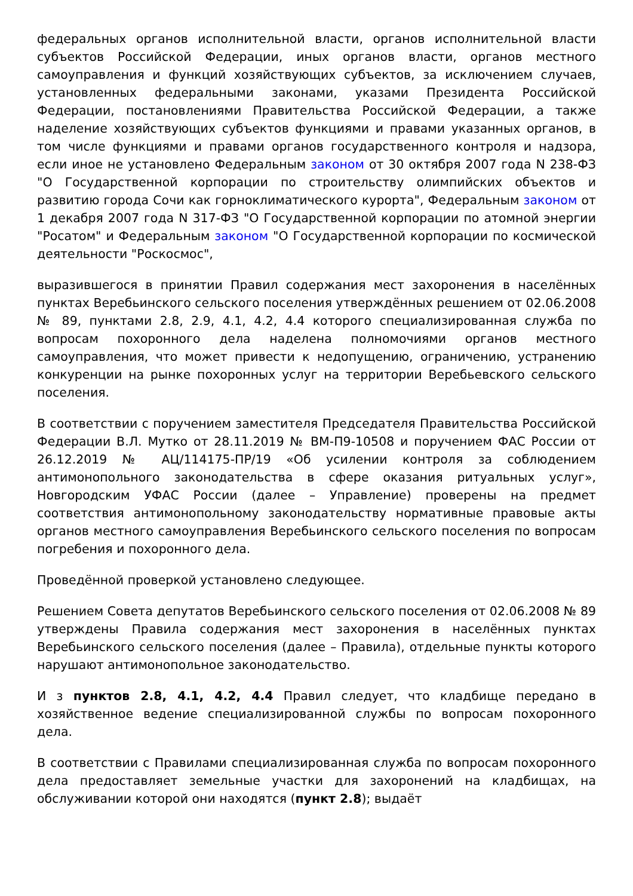федеральных органов исполнительной власти, органов исполнительной власти субъектов Российской Федерации, иных органов власти, органов местного самоуправления и функций хозяйствующих субъектов, за исключением случаев, установленных федеральными законами, указами Президента Российской Федерации, постановлениями Правительства Российской Федерации, а также наделение хозяйствующих субъектов функциями и правами указанных органов, в том числе функциями и правами органов государственного контроля и надзора, если иное не установлено Федеральным законом от 30 октября 2007 года N 238-ФЗ "О Государственной корпорации по строительству олимпийских объектов и развитию города Сочи как горноклиматического курорта", Федеральным законом от 1 декабря 2007 года N 317-ФЗ "О Государственной корпорации по атомной энергии "Росатом" и Федеральным законом "О Государственной корпорации по космической деятельности "Роскосмос",
выразившегося в принятии Правил содержания мест захоронения в населённых пунктах Веребьинского сельского поселения утверждённых решением от 02.06.2008 № 89, пунктами 2.8, 2.9, 4.1, 4.2, 4.4 которого специализированная служба по вопросам похоронного дела наделена полномочиями органов местного самоуправления, что может привести к недопущению, ограничению, устранению конкуренции на рынке похоронных услуг на территории Веребьевского сельского поселения.
В соответствии с поручением заместителя Председателя Правительства Российской Федерации В.Л. Мутко от 28.11.2019 № ВМ-П9-10508 и поручением ФАС России от 26.12.2019 № АЦ/114175-ПР/19 «Об усилении контроля за соблюдением антимонопольного законодательства в сфере оказания ритуальных услуг», Новгородским УФАС России (далее – Управление) проверены на предмет соответствия антимонопольному законодательству нормативные правовые акты органов местного самоуправления Веребьинского сельского поселения по вопросам погребения и похоронного дела.
Проведённой проверкой установлено следующее.
Решением Совета депутатов Веребьинского сельского поселения от 02.06.2008 № 89 утверждены Правила содержания мест захоронения в населённых пунктах Веребьинского сельского поселения (далее – Правила), отдельные пункты которого нарушают антимонопольное законодательство.
И з пунктов 2.8, 4.1, 4.2, 4.4 Правил следует, что кладбище передано в хозяйственное ведение специализированной службы по вопросам похоронного дела.
В соответствии с Правилами специализированная служба по вопросам похоронного дела предоставляет земельные участки для захоронений на кладбищах, на обслуживании которой они находятся (пункт 2.8); выдаёт